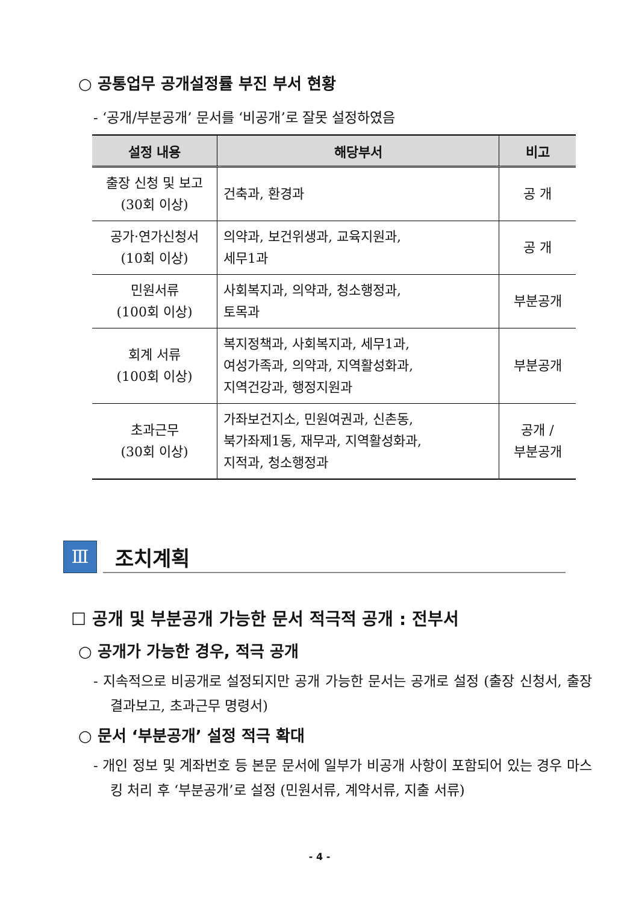○ 공통업무 공개설정률 부진 부서 현황
- ‘공개/부분공개’ 문서를 ‘비공개’로 잘못 설정하였음
| 설정 내용 | 해당부서 | 비고 |
| --- | --- | --- |
| 출장 신청 및 보고 (30회 이상) | 건축과, 환경과 | 공 개 |
| 공가·연가신청서 (10회 이상) | 의약과, 보건위생과, 교육지원과, 세무1과 | 공 개 |
| 민원서류 (100회 이상) | 사회복지과, 의약과, 청소행정과, 토목과 | 부분공개 |
| 회계 서류 (100회 이상) | 복지정책과, 사회복지과, 세무1과, 여성가족과, 의약과, 지역활성화과, 지역건강과, 행정지원과 | 부분공개 |
| 초과근무 (30회 이상) | 가좌보건지소, 민원여권과, 신촌동, 북가좌제1동, 재무과, 지역활성화과, 지적과, 청소행정과 | 공개 / 부분공개 |
Ⅲ
조치계획
☐ 공개 및 부분공개 가능한 문서 적극적 공개 : 전부서
○ 공개가 가능한 경우, 적극 공개
- 지속적으로 비공개로 설정되지만 공개 가능한 문서는 공개로 설정 (출장 신청서, 출장 결과보고, 초과근무 명령서)
○ 문서 ‘부분공개’ 설정 적극 확대
- 개인 정보 및 계좌번호 등 본문 문서에 일부가 비공개 사항이 포함되어 있는 경우 마스킹 처리 후 ‘부분공개’로 설정 (민원서류, 계약서류, 지출 서류)
- 4 -